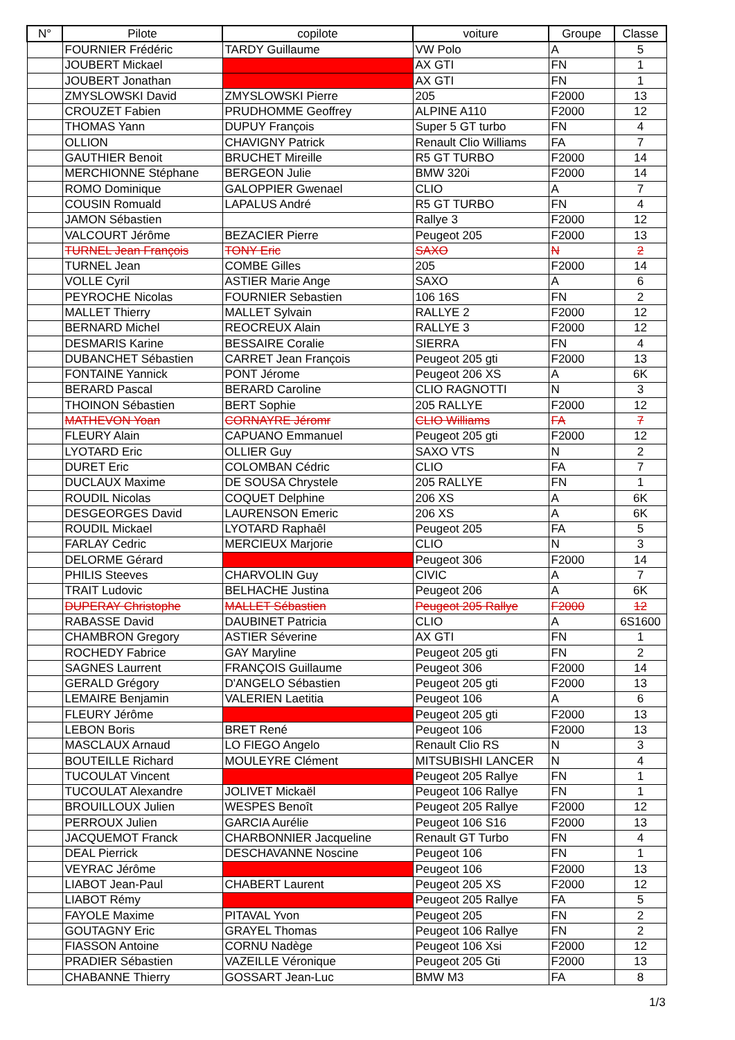| N° | Pilote | copilote | voiture | Groupe | Classe |
| --- | --- | --- | --- | --- | --- |
| | FOURNIER Frédéric | TARDY Guillaume | VW Polo | A | 5 |
| | JOUBERT Mickael | | AX GTI | FN | 1 |
| | JOUBERT Jonathan | | AX GTI | FN | 1 |
| | ZMYSLOWSKI David | ZMYSLOWSKI Pierre | 205 | F2000 | 13 |
| | CROUZET Fabien | PRUDHOMME Geoffrey | ALPINE A110 | F2000 | 12 |
| | THOMAS Yann | DUPUY François | Super 5 GT turbo | FN | 4 |
| | OLLION | CHAVIGNY Patrick | Renault Clio Williams | FA | 7 |
| | GAUTHIER Benoit | BRUCHET Mireille | R5 GT TURBO | F2000 | 14 |
| | MERCHIONNE Stéphane | BERGEON Julie | BMW 320i | F2000 | 14 |
| | ROMO Dominique | GALOPPIER Gwenael | CLIO | A | 7 |
| | COUSIN Romuald | LAPALUS André | R5 GT TURBO | FN | 4 |
| | JAMON Sébastien | | Rallye 3 | F2000 | 12 |
| | VALCOURT Jérôme | BEZACIER Pierre | Peugeot 205 | F2000 | 13 |
| | TURNEL Jean François | TONY Eric | SAXO | N | 2 |
| | TURNEL Jean | COMBE Gilles | 205 | F2000 | 14 |
| | VOLLE Cyril | ASTIER Marie Ange | SAXO | A | 6 |
| | PEYROCHE Nicolas | FOURNIER Sebastien | 106 16S | FN | 2 |
| | MALLET Thierry | MALLET Sylvain | RALLYE 2 | F2000 | 12 |
| | BERNARD Michel | REOCREUX Alain | RALLYE 3 | F2000 | 12 |
| | DESMARIS Karine | BESSAIRE Coralie | SIERRA | FN | 4 |
| | DUBANCHET Sébastien | CARRET Jean François | Peugeot 205 gti | F2000 | 13 |
| | FONTAINE Yannick | PONT Jérome | Peugeot 206 XS | A | 6K |
| | BERARD Pascal | BERARD Caroline | CLIO RAGNOTTI | N | 3 |
| | THOINON Sébastien | BERT Sophie | 205 RALLYE | F2000 | 12 |
| | MATHEVON Yoan | CORNAYRE Jéromr | CLIO Williams | FA | 7 |
| | FLEURY Alain | CAPUANO Emmanuel | Peugeot 205 gti | F2000 | 12 |
| | LYOTARD Eric | OLLIER Guy | SAXO VTS | N | 2 |
| | DURET Eric | COLOMBAN Cédric | CLIO | FA | 7 |
| | DUCLAUX Maxime | DE SOUSA Chrystele | 205 RALLYE | FN | 1 |
| | ROUDIL Nicolas | COQUET Delphine | 206 XS | A | 6K |
| | DESGEORGES David | LAURENSON Emeric | 206 XS | A | 6K |
| | ROUDIL Mickael | LYOTARD Raphaêl | Peugeot 205 | FA | 5 |
| | FARLAY Cedric | MERCIEUX Marjorie | CLIO | N | 3 |
| | DELORME Gérard | | Peugeot 306 | F2000 | 14 |
| | PHILIS Steeves | CHARVOLIN Guy | CIVIC | A | 7 |
| | TRAIT Ludovic | BELHACHE Justina | Peugeot 206 | A | 6K |
| | DUPERAY Christophe | MALLET Sébastien | Peugeot 205 Rallye | F2000 | 12 |
| | RABASSE David | DAUBINET Patricia | CLIO | A | 6S1600 |
| | CHAMBRON Gregory | ASTIER Séverine | AX GTI | FN | 1 |
| | ROCHEDY Fabrice | GAY Maryline | Peugeot 205 gti | FN | 2 |
| | SAGNES Laurrent | FRANÇOIS Guillaume | Peugeot 306 | F2000 | 14 |
| | GERALD Grégory | D'ANGELO Sébastien | Peugeot 205 gti | F2000 | 13 |
| | LEMAIRE Benjamin | VALERIEN Laetitia | Peugeot 106 | A | 6 |
| | FLEURY Jérôme | | Peugeot 205 gti | F2000 | 13 |
| | LEBON Boris | BRET René | Peugeot 106 | F2000 | 13 |
| | MASCLAUX Arnaud | LO FIEGO Angelo | Renault Clio RS | N | 3 |
| | BOUTEILLE Richard | MOULEYRE Clément | MITSUBISHI LANCER | N | 4 |
| | TUCOULAT Vincent | | Peugeot 205 Rallye | FN | 1 |
| | TUCOULAT Alexandre | JOLIVET Mickaël | Peugeot 106 Rallye | FN | 1 |
| | BROUILLOUX Julien | WESPES Benoît | Peugeot 205 Rallye | F2000 | 12 |
| | PERROUX Julien | GARCIA Aurélie | Peugeot 106 S16 | F2000 | 13 |
| | JACQUEMOT Franck | CHARBONNIER Jacqueline | Renault GT Turbo | FN | 4 |
| | DEAL Pierrick | DESCHAVANNE Noscine | Peugeot 106 | FN | 1 |
| | VEYRAC Jérôme | | Peugeot 106 | F2000 | 13 |
| | LIABOT Jean-Paul | CHABERT Laurent | Peugeot 205 XS | F2000 | 12 |
| | LIABOT Rémy | | Peugeot 205 Rallye | FA | 5 |
| | FAYOLE Maxime | PITAVAL Yvon | Peugeot 205 | FN | 2 |
| | GOUTAGNY Eric | GRAYEL Thomas | Peugeot 106 Rallye | FN | 2 |
| | FIASSON Antoine | CORNU Nadège | Peugeot 106 Xsi | F2000 | 12 |
| | PRADIER Sébastien | VAZEILLE Véronique | Peugeot 205 Gti | F2000 | 13 |
| | CHABANNE Thierry | GOSSART Jean-Luc | BMW M3 | FA | 8 |
1/3